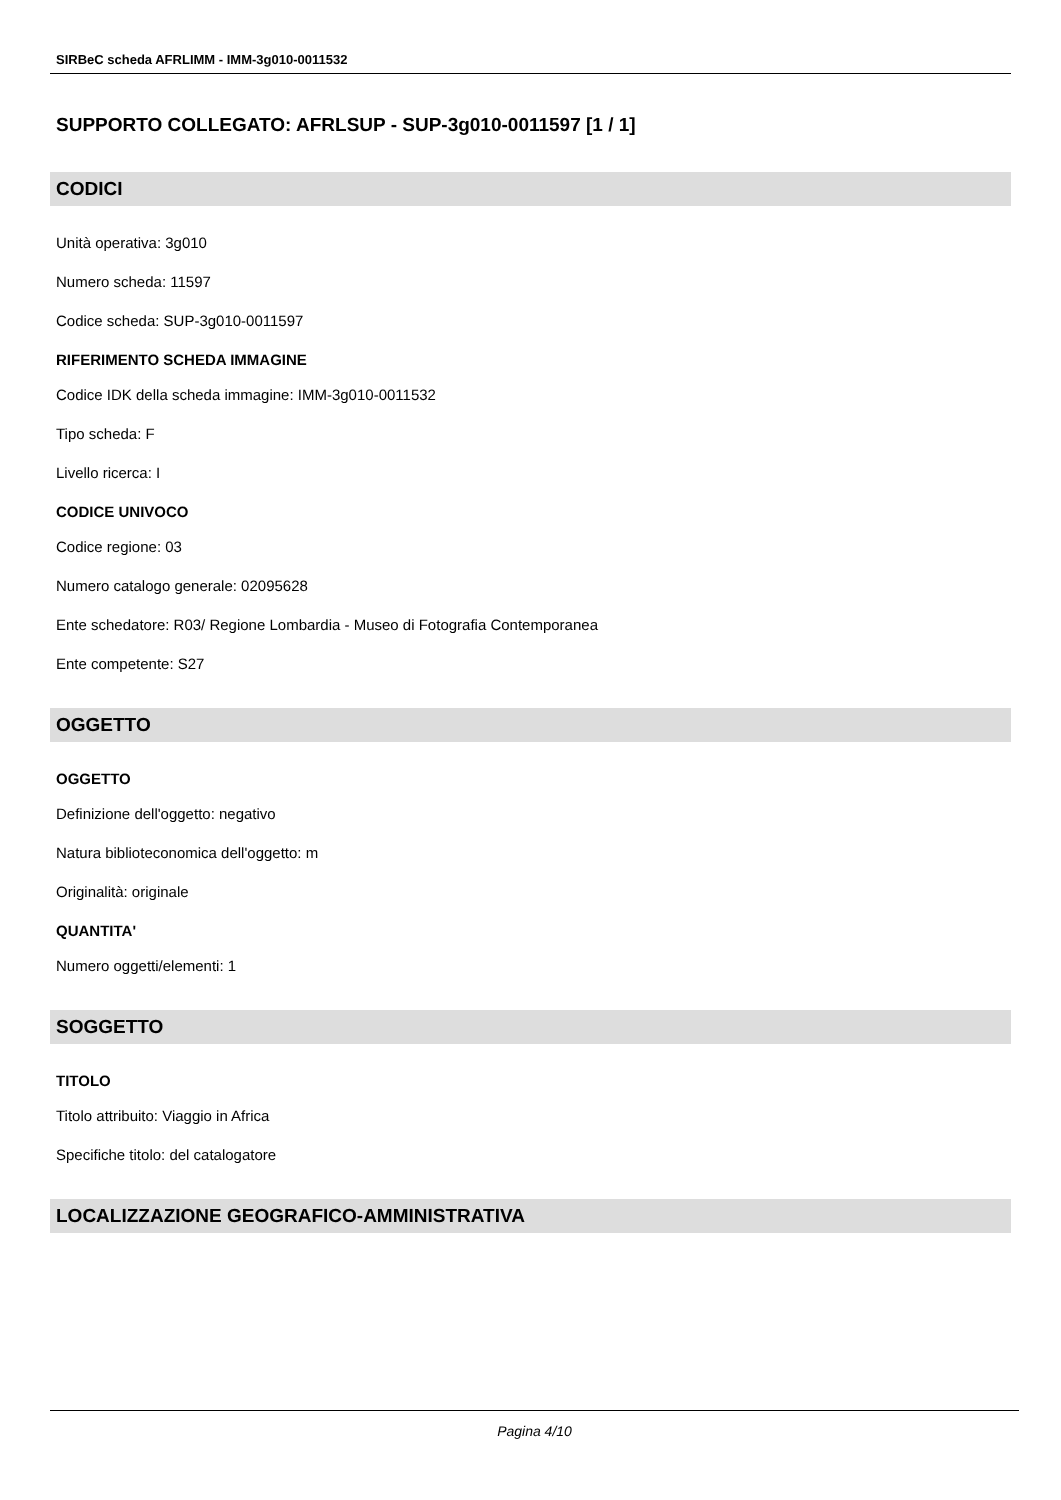SIRBeC scheda AFRLIMM - IMM-3g010-0011532
SUPPORTO COLLEGATO: AFRLSUP - SUP-3g010-0011597 [1 / 1]
CODICI
Unità operativa: 3g010
Numero scheda: 11597
Codice scheda: SUP-3g010-0011597
RIFERIMENTO SCHEDA IMMAGINE
Codice IDK della scheda immagine: IMM-3g010-0011532
Tipo scheda: F
Livello ricerca: I
CODICE UNIVOCO
Codice regione: 03
Numero catalogo generale: 02095628
Ente schedatore: R03/ Regione Lombardia - Museo di Fotografia Contemporanea
Ente competente: S27
OGGETTO
OGGETTO
Definizione dell'oggetto: negativo
Natura biblioteconomica dell'oggetto: m
Originalità: originale
QUANTITA'
Numero oggetti/elementi: 1
SOGGETTO
TITOLO
Titolo attribuito: Viaggio in Africa
Specifiche titolo: del catalogatore
LOCALIZZAZIONE GEOGRAFICO-AMMINISTRATIVA
Pagina 4/10